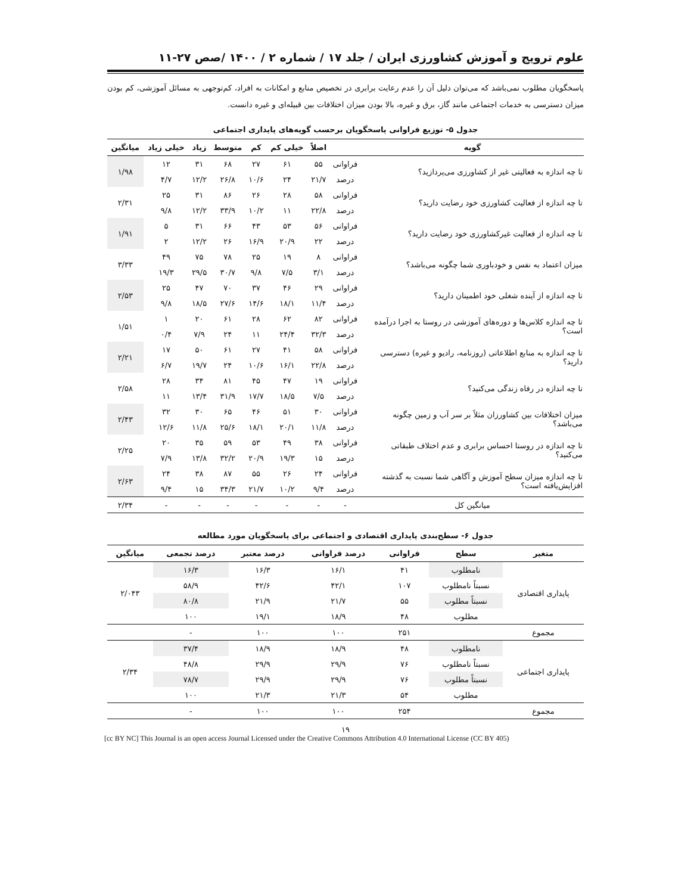علوم ترویج و آموزش کشاورزی ایران / جلد ۱۷ / شماره ۲ / ۱۴۰۰ /صص ۲۷-۱۱
پاسخگویان مطلوب نمی‌باشد که می‌توان دلیل آن را عدم رعایت برابری در تخصیص منابع و امکانات به افراد، کم‌توجهی به مسائل آموزشی، کم بودن میزان دسترسی به خدمات اجتماعی مانند گاز، برق و غیره، بالا بودن میزان اختلافات بین قبیله‌ای و غیره دانست.
جدول ۵- توزیع فراوانی پاسخگویان برحسب گویه‌های پایداری اجتماعی
| گویه | | اصلاً | خیلی کم | کم | متوسط | زیاد | خیلی زیاد | میانگین |
| --- | --- | --- | --- | --- | --- | --- | --- | --- |
| تا چه اندازه به فعالیتی غیر از کشاورزی می‌پردازید؟ | فراوانی | ۵۵ | ۶۱ | ۲۷ | ۶۸ | ۳۱ | ۱۲ | ۱/۹۸ |
| | درصد | ۲۱/۷ | ۲۴ | ۱۰/۶ | ۲۶/۸ | ۱۲/۲ | ۴/۷ | |
| تا چه اندازه از فعالیت کشاورزی خود رضایت دارید؟ | فراوانی | ۵۸ | ۲۸ | ۲۶ | ۸۶ | ۳۱ | ۲۵ | ۲/۳۱ |
| | درصد | ۲۲/۸ | ۱۱ | ۱۰/۲ | ۳۳/۹ | ۱۲/۲ | ۹/۸ | |
| تا چه اندازه از فعالیت غیرکشاورزی خود رضایت دارید؟ | فراوانی | ۵۶ | ۵۳ | ۴۳ | ۶۶ | ۳۱ | ۵ | ۱/۹۱ |
| | درصد | ۲۲ | ۲۰/۹ | ۱۶/۹ | ۲۶ | ۱۲/۲ | ۲ | |
| میزان اعتماد به نفس و خودباوری شما چگونه می‌باشد؟ | فراوانی | ۸ | ۱۹ | ۲۵ | ۷۸ | ۷۵ | ۴۹ | ۳/۳۳ |
| | درصد | ۳/۱ | ۷/۵ | ۹/۸ | ۳۰/۷ | ۲۹/۵ | ۱۹/۳ | |
| تا چه اندازه از آینده شغلی خود اطمینان دارید؟ | فراوانی | ۲۹ | ۴۶ | ۳۷ | ۷۰ | ۴۷ | ۲۵ | ۲/۵۳ |
| | درصد | ۱۱/۴ | ۱۸/۱ | ۱۴/۶ | ۲۷/۶ | ۱۸/۵ | ۹/۸ | |
| تا چه اندازه کلاس‌ها و دوره‌های آموزشی در روستا به اجرا درآمده است؟ | فراوانی | ۸۲ | ۶۲ | ۲۸ | ۶۱ | ۲۰ | ۱ | ۱/۵۱ |
| | درصد | ۳۲/۳ | ۲۴/۴ | ۱۱ | ۲۴ | ۷/۹ | ۰/۴ | |
| تا چه اندازه به منابع اطلاعاتی (روزنامه، رادیو و غیره) دسترسی دارید؟ | فراوانی | ۵۸ | ۴۱ | ۲۷ | ۶۱ | ۵۰ | ۱۷ | ۲/۲۱ |
| | درصد | ۲۲/۸ | ۱۶/۱ | ۱۰/۶ | ۲۴ | ۱۹/۷ | ۶/۷ | |
| تا چه اندازه در رفاه زندگی می‌کنید؟ | فراوانی | ۱۹ | ۴۷ | ۴۵ | ۸۱ | ۳۴ | ۲۸ | ۲/۵۸ |
| | درصد | ۷/۵ | ۱۸/۵ | ۱۷/۷ | ۳۱/۹ | ۱۳/۴ | ۱۱ | |
| میزان اختلافات بین کشاورزان مثلاً بر سر آب و زمین چگونه می‌باشد؟ | فراوانی | ۳۰ | ۵۱ | ۴۶ | ۶۵ | ۳۰ | ۳۲ | ۲/۴۳ |
| | درصد | ۱۱/۸ | ۲۰/۱ | ۱۸/۱ | ۲۵/۶ | ۱۱/۸ | ۱۲/۶ | |
| تا چه اندازه در روستا احساس برابری و عدم اختلاف طبقاتی می‌کنید؟ | فراوانی | ۳۸ | ۴۹ | ۵۳ | ۵۹ | ۳۵ | ۲۰ | ۲/۲۵ |
| | درصد | ۱۵ | ۱۹/۳ | ۲۰/۹ | ۳۲/۲ | ۱۳/۸ | ۷/۹ | |
| تا چه اندازه میزان سطح آموزش و آگاهی شما نسبت به گذشته افزایش‌یافته است؟ | فراوانی | ۲۴ | ۲۶ | ۵۵ | ۸۷ | ۳۸ | ۲۴ | ۲/۶۳ |
| | درصد | ۹/۴ | ۱۰/۲ | ۲۱/۷ | ۳۴/۳ | ۱۵ | ۹/۴ | |
| میانگین کل | - | - | - | - | - | - | - | ۲/۳۴ |
جدول ۶- سطح‌بندی پایداری اقتصادی و اجتماعی برای پاسخگویان مورد مطالعه
| متغیر | سطح | فراوانی | درصد فراوانی | درصد معتبر | درصد تجمعی | میانگین |
| --- | --- | --- | --- | --- | --- | --- |
| پایداری اقتصادی | نامطلوب | ۴۱ | ۱۶/۱ | ۱۶/۳ | ۱۶/۳ | ۲/۰۴۳ |
| | نسبتاً نامطلوب | ۱۰۷ | ۴۲/۱ | ۴۲/۶ | ۵۸/۹ | |
| | نسبتاً مطلوب | ۵۵ | ۲۱/۷ | ۲۱/۹ | ۸۰/۸ | |
| | مطلوب | ۴۸ | ۱۸/۹ | ۱۹/۱ | ۱۰۰ | |
| مجموع | | ۲۵۱ | ۱۰۰ | ۱۰۰ | - | |
| پایداری اجتماعی | نامطلوب | ۴۸ | ۱۸/۹ | ۱۸/۹ | ۳۷/۴ | ۲/۳۴ |
| | نسبتاً نامطلوب | ۷۶ | ۲۹/۹ | ۲۹/۹ | ۴۸/۸ | |
| | نسبتاً مطلوب | ۷۶ | ۲۹/۹ | ۲۹/۹ | ۷۸/۷ | |
| | مطلوب | ۵۴ | ۲۱/۳ | ۲۱/۳ | ۱۰۰ | |
| مجموع | | ۲۵۴ | ۱۰۰ | ۱۰۰ | - | |
۱۹
[cc BY NC] This Journal is an open access Journal Licensed under the Creative Commons Attribution 4.0 International License (CC BY 405)